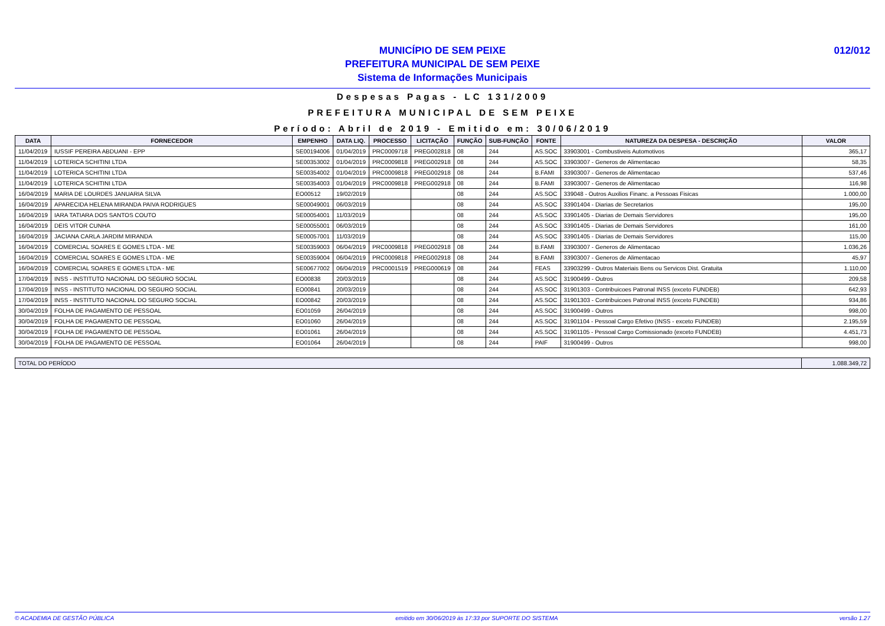MUNICÍPIO DE SEM PEIXE
PREFEITURA MUNICIPAL DE SEM PEIXE
Sistema de Informações Municipais
012/012
Despesas Pagas - LC 131/2009
PREFEITURA MUNICIPAL DE SEM PEIXE
Período: Abril de 2019 - Emitido em: 30/06/2019
| DATA | FORNECEDOR | EMPENHO | DATA LIQ. | PROCESSO | LICITAÇÃO | FUNÇÃO | SUB-FUNÇÃO | FONTE | NATUREZA DA DESPESA - DESCRIÇÃO | VALOR |
| --- | --- | --- | --- | --- | --- | --- | --- | --- | --- | --- |
| 11/04/2019 | IUSSIF PEREIRA ABDUANI - EPP | SE00194006 | 01/04/2019 | PRC0009718 | PREG002818 | 08 | 244 | AS.SOC | 33903001 - Combustiveis Automotivos | 365,17 |
| 11/04/2019 | LOTERICA SCHITINI LTDA | SE00353002 | 01/04/2019 | PRC0009818 | PREG002918 | 08 | 244 | AS.SOC | 33903007 - Generos de Alimentacao | 58,35 |
| 11/04/2019 | LOTERICA SCHITINI LTDA | SE00354002 | 01/04/2019 | PRC0009818 | PREG002918 | 08 | 244 | B.FAMI | 33903007 - Generos de Alimentacao | 537,46 |
| 11/04/2019 | LOTERICA SCHITINI LTDA | SE00354003 | 01/04/2019 | PRC0009818 | PREG002918 | 08 | 244 | B.FAMI | 33903007 - Generos de Alimentacao | 116,98 |
| 16/04/2019 | MARIA DE LOURDES JANUARIA SILVA | EO00512 | 19/02/2019 | | | 08 | 244 | AS.SOC | 339048 - Outros Auxilios Financ. a Pessoas Fisicas | 1.000,00 |
| 16/04/2019 | APARECIDA HELENA MIRANDA PAIVA RODRIGUES | SE00049001 | 06/03/2019 | | | 08 | 244 | AS.SOC | 33901404 - Diarias de Secretarios | 195,00 |
| 16/04/2019 | IARA TATIARA DOS SANTOS COUTO | SE00054001 | 11/03/2019 | | | 08 | 244 | AS.SOC | 33901405 - Diarias de Demais Servidores | 195,00 |
| 16/04/2019 | DEIS VITOR CUNHA | SE00055001 | 06/03/2019 | | | 08 | 244 | AS.SOC | 33901405 - Diarias de Demais Servidores | 161,00 |
| 16/04/2019 | JACIANA CARLA JARDIM MIRANDA | SE00057001 | 11/03/2019 | | | 08 | 244 | AS.SOC | 33901405 - Diarias de Demais Servidores | 115,00 |
| 16/04/2019 | COMERCIAL SOARES E GOMES LTDA - ME | SE00359003 | 06/04/2019 | PRC0009818 | PREG002918 | 08 | 244 | B.FAMI | 33903007 - Generos de Alimentacao | 1.036,26 |
| 16/04/2019 | COMERCIAL SOARES E GOMES LTDA - ME | SE00359004 | 06/04/2019 | PRC0009818 | PREG002918 | 08 | 244 | B.FAMI | 33903007 - Generos de Alimentacao | 45,97 |
| 16/04/2019 | COMERCIAL SOARES E GOMES LTDA - ME | SE00677002 | 06/04/2019 | PRC0001519 | PREG000619 | 08 | 244 | FEAS | 33903299 - Outros Materiais Bens ou Servicos Dist. Gratuita | 1.110,00 |
| 17/04/2019 | INSS - INSTITUTO NACIONAL DO SEGURO SOCIAL | EO00838 | 20/03/2019 | | | 08 | 244 | AS.SOC | 31900499 - Outros | 209,58 |
| 17/04/2019 | INSS - INSTITUTO NACIONAL DO SEGURO SOCIAL | EO00841 | 20/03/2019 | | | 08 | 244 | AS.SOC | 31901303 - Contribuicoes Patronal INSS (exceto FUNDEB) | 642,93 |
| 17/04/2019 | INSS - INSTITUTO NACIONAL DO SEGURO SOCIAL | EO00842 | 20/03/2019 | | | 08 | 244 | AS.SOC | 31901303 - Contribuicoes Patronal INSS (exceto FUNDEB) | 934,86 |
| 30/04/2019 | FOLHA DE PAGAMENTO DE PESSOAL | EO01059 | 26/04/2019 | | | 08 | 244 | AS.SOC | 31900499 - Outros | 998,00 |
| 30/04/2019 | FOLHA DE PAGAMENTO DE PESSOAL | EO01060 | 26/04/2019 | | | 08 | 244 | AS.SOC | 31901104 - Pessoal Cargo Efetivo (INSS - exceto FUNDEB) | 2.195,59 |
| 30/04/2019 | FOLHA DE PAGAMENTO DE PESSOAL | EO01061 | 26/04/2019 | | | 08 | 244 | AS.SOC | 31901105 - Pessoal Cargo Comissionado (exceto FUNDEB) | 4.451,73 |
| 30/04/2019 | FOLHA DE PAGAMENTO DE PESSOAL | EO01064 | 26/04/2019 | | | 08 | 244 | PAIF | 31900499 - Outros | 998,00 |
| TOTAL DO PERÍODO | 1.088.349,72 |
© ACADEMIA DE GESTÃO PÚBLICA emitido em 30/06/2019 às 17:33 por SUPORTE DO SISTEMA versão 1.27